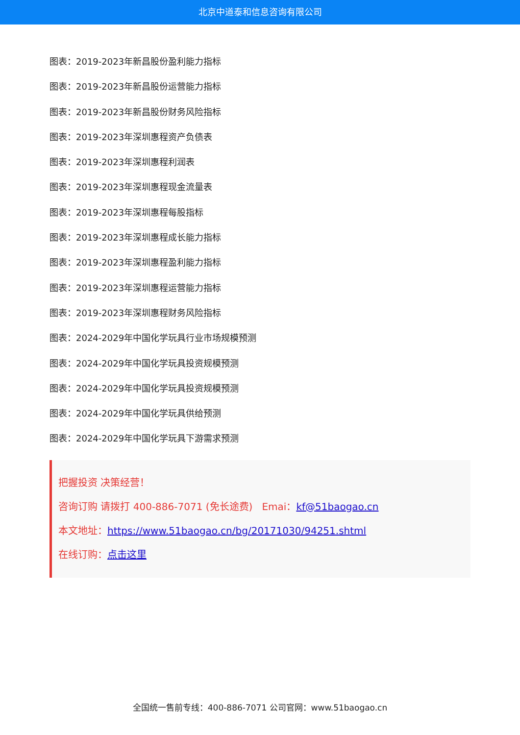北京中道泰和信息咨询有限公司
图表：2019-2023年新昌股份盈利能力指标
图表：2019-2023年新昌股份运营能力指标
图表：2019-2023年新昌股份财务风险指标
图表：2019-2023年深圳惠程资产负债表
图表：2019-2023年深圳惠程利润表
图表：2019-2023年深圳惠程现金流量表
图表：2019-2023年深圳惠程每股指标
图表：2019-2023年深圳惠程成长能力指标
图表：2019-2023年深圳惠程盈利能力指标
图表：2019-2023年深圳惠程运营能力指标
图表：2019-2023年深圳惠程财务风险指标
图表：2024-2029年中国化学玩具行业市场规模预测
图表：2024-2029年中国化学玩具投资规模预测
图表：2024-2029年中国化学玩具投资规模预测
图表：2024-2029年中国化学玩具供给预测
图表：2024-2029年中国化学玩具下游需求预测
把握投资 决策经营！
咨询订购 请拨打 400-886-7071 (免长途费) Emai：kf@51baogao.cn
本文地址：https://www.51baogao.cn/bg/20171030/94251.shtml
在线订购：点击这里
全国统一售前专线：400-886-7071 公司官网：www.51baogao.cn